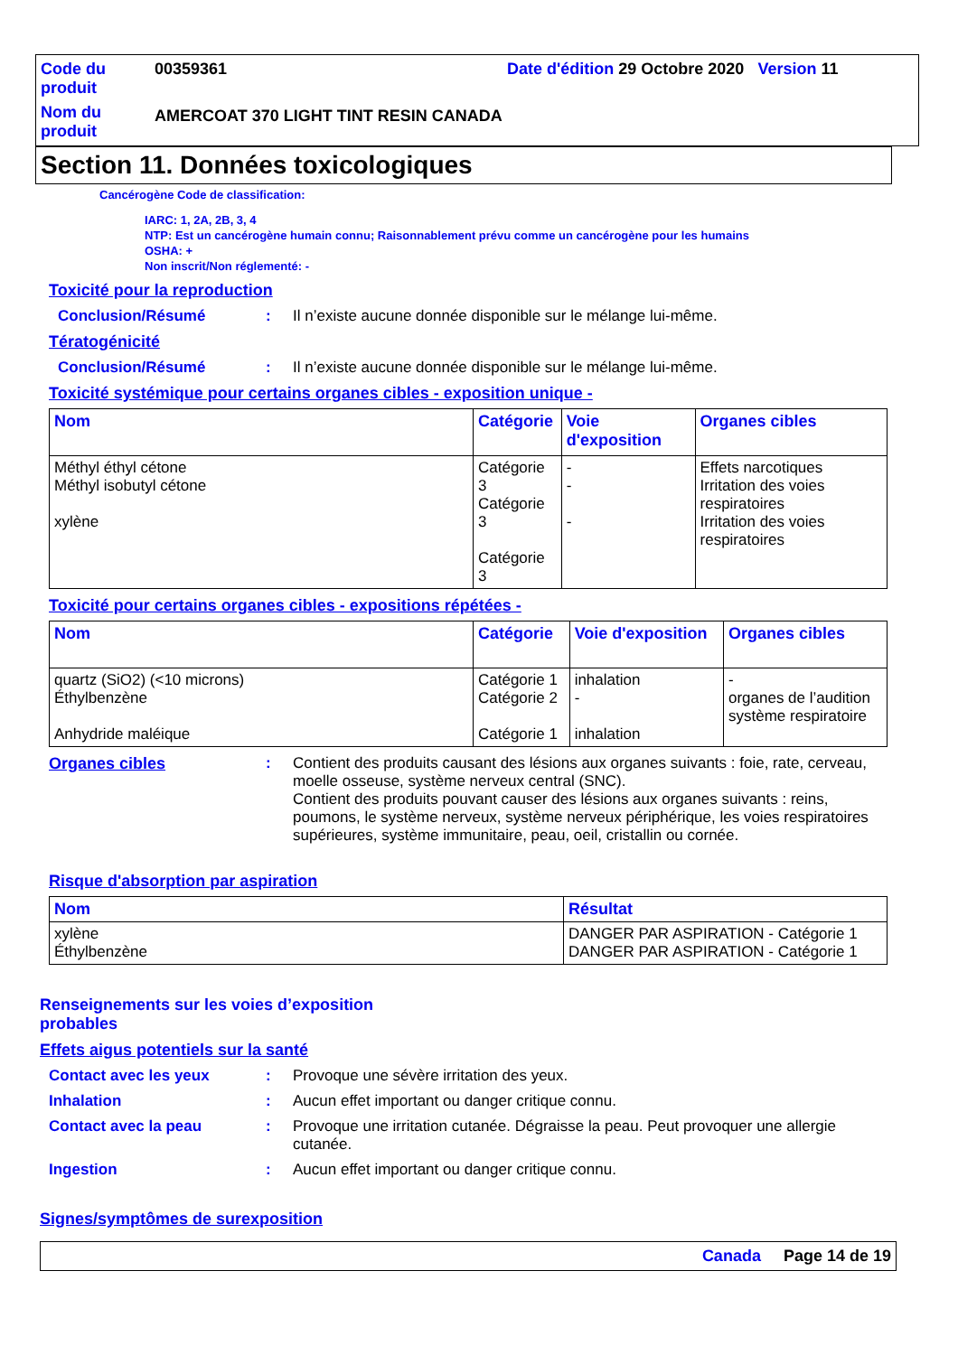Code du produit
00359361
Date d'édition 29 Octobre 2020 Version 11
Nom du produit
AMERCOAT 370 LIGHT TINT RESIN CANADA
Section 11. Données toxicologiques
Cancérogène Code de classification:
IARC: 1, 2A, 2B, 3, 4
NTP: Est un cancérogène humain connu; Raisonnablement prévu comme un cancérogène pour les humains
OSHA: +
Non inscrit/Non réglementé: -
Toxicité pour la reproduction
Conclusion/Résumé: Il n’existe aucune donnée disponible sur le mélange lui-même.
Tératogénicité
Conclusion/Résumé: Il n’existe aucune donnée disponible sur le mélange lui-même.
Toxicité systémique pour certains organes cibles - exposition unique -
| Nom | Catégorie | Voie d'exposition | Organes cibles |
| --- | --- | --- | --- |
| Méthyl éthyl cétone Méthyl isobutyl cétone xylène | Catégorie 3 Catégorie 3 Catégorie 3 | - - - | Effets narcotiques Irritation des voies respiratoires Irritation des voies respiratoires |
Toxicité pour certains organes cibles - expositions répétées -
| Nom | Catégorie | Voie d'exposition | Organes cibles |
| --- | --- | --- | --- |
| quartz (SiO2) (<10 microns) Éthylbenzène Anhydride maléique | Catégorie 1 Catégorie 2 Catégorie 1 | inhalation - inhalation | - organes de l’audition système respiratoire |
Organes cibles: Contient des produits causant des lésions aux organes suivants : foie, rate, cerveau, moelle osseuse, système nerveux central (SNC).
Contient des produits pouvant causer des lésions aux organes suivants : reins, poumons, le système nerveux, système nerveux périphérique, les voies respiratoires supérieures, système immunitaire, peau, oeil, cristallin ou cornée.
Risque d'absorption par aspiration
| Nom | Résultat |
| --- | --- |
| xylène Éthylbenzène | DANGER PAR ASPIRATION - Catégorie 1 DANGER PAR ASPIRATION - Catégorie 1 |
Renseignements sur les voies d’exposition probables
Effets aigus potentiels sur la santé
Contact avec les yeux: Provoque une sévère irritation des yeux.
Inhalation: Aucun effet important ou danger critique connu.
Contact avec la peau: Provoque une irritation cutanée. Dégraisse la peau. Peut provoquer une allergie cutanée.
Ingestion: Aucun effet important ou danger critique connu.
Signes/symptômes de surexposition
Canada Page 14 de 19